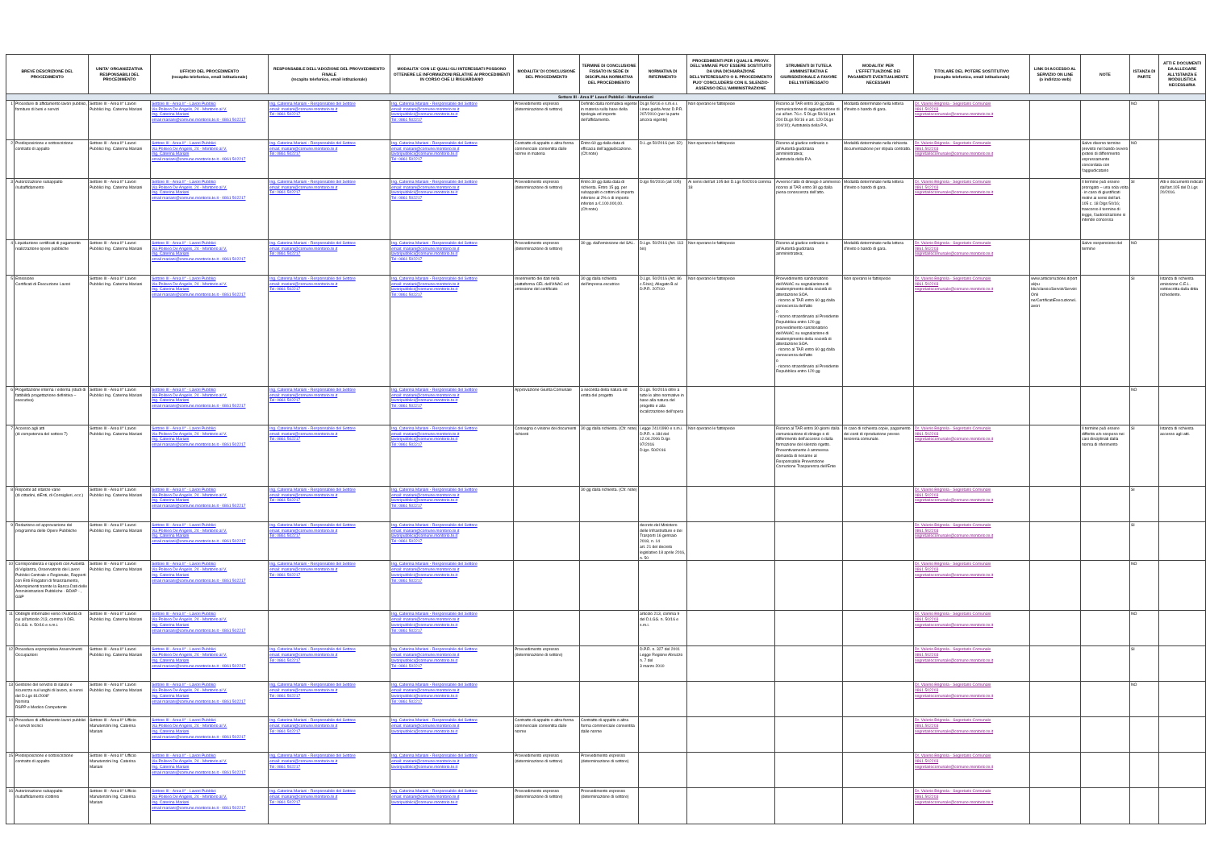| BREVE DESCRIZIONE DEL PROCEDIMENTO | | UNITA' ORGANIZZATIVA RESPONSABILI DEL PROCEDIMENTO | UFFICIO DEL PROCEDIMENTO (recapito telefonico, email istituzionale) | RESPONSABILE DELL'ADOZIONE DEL PROVVEDIMENTO FINALE (recapito telefonico, email istituzionale) | MODALITA' CON LE QUALI GLI INTERESSATI POSSONO OTTENERE LE INFORMAZIONI RELATIVE AI PROCEDIMENTI IN CORSO CHE LI RIGUARDANO | MODALITA' DI CONCLUSIONE DEL PROCEDIMENTO | TERMINE DI CONCLUSIONE FISSATO IN SEDE DI DISCIPLINA NORMATIVA DEL PROCEDIMENTO | NORMATIVA DI RIFERIMENTO | PROCEDIMENTI PER I QUALI IL PROVV. DELL'AMM.NE PUO' ESSERE SOSTITUITO DA UNA DICHIARAZIONE DELL'INTERESSATO O IL PROCEDIMENTO PUO' CONCLUDERSI CON IL SILENZIO-ASSENSO DELL'AMMINISTRAZIONE | STRUMENTI DI TUTELA AMMINISTRATIVA E GIURISDIZIONALE A FAVORE DELL'INTERESSATO | MODALITA' PER L'EFFETTUAZIONE DEI PAGAMENTI EVENTUALMENTE NECESSARI | TITOLARE DEL POTERE SOSTITUTIVO (recapito telefonico, email istituzionale) | LINK DI ACCESSO AL SERVIZIO ON LINE (o indirizzo web) | NOTE | ISTANZA DI PARTE | ATTI E DOCUMENTI DA ALLEGARE ALL'ISTANZA E MODULISTICA NECESSARIA |
| --- | --- | --- | --- | --- | --- | --- | --- | --- | --- | --- | --- | --- | --- | --- | --- | --- |
| Settore III - Area II° Lavori Pubblici - Manutenzioni | | | | | | | | | | | | | | | | |
| 1 | Procedure di affidamento lavori pubblici, forniture di beni e servizi | Settore III - Area II° Lavori Pubblici Ing. Caterina Mariani | Settore III - Area II° - Lavori Pubblici Via Poliseo De Angelis, 24 - Montorio al V. Ing. Caterina Mariani email mariani@comune.montorio.te.it - 0861 502217 | Ing. Caterina Mariani - Responsabile del Settore email: mariani@comune.montorio.te.it Tel: 0861 502217 | Ing. Caterina Mariani - Responsabile del Settore email: mariani@comune.montorio.te.it lavoripubblici@comune.montorio.te.it Tel: 0861 502217 | Provvedimento espresso (determinazione di settore) | Definito dalla normativa vigente in materia sulla base della tipologia ed importo dell'affidamento. | DLgs 50/16 e s.m.e.i. Linee guida Anac D.P.R. 207/2010 (per la parte ancora vigente) | Non operano le fattispecie | Ricorso al TAR entro 30 gg dalla comunicazione di aggiudicazione di cui all'art. 76 c. 5 DLgs 50/16 (art. 204 DLgs 50/16 e art. 120 DLgs 104/10); Autotutela della P.A. | Modalità determinate nella lettera d'invito o bando di gara. | Dr. Valerio Brignola - Segretario Comunale 0861.502203 segretariocomunale@comune.montorio.te.it | | | NO | |
| 2 | Predisposizione e sottoscrizione contratto di appalto | Settore III - Area II° Lavori Pubblici Ing. Caterina Mariani | Settore III - Area II° - Lavori Pubblici Via Poliseo De Angelis, 24 - Montorio al V. Ing. Caterina Mariani email mariani@comune.montorio.te.it - 0861 502217 | Ing. Caterina Mariani - Responsabile del Settore email: mariani@comune.montorio.te.it Tel: 0861 502217 | Ing. Caterina Mariani - Responsabile del Settore email: mariani@comune.montorio.te.it lavoripubblici@comune.montorio.te.it Tel: 0861 502217 | Contratto di appalto o altra forma commerciale consentita dalle norme in materia | Entro 60 gg dalla data di efficacia dell'aggiudicazione. (Cfr.note) | D.L.gs 50/2016 (art. 32) | Non operano le fattispecie | Ricorso al giudice ordinario o all'Autorità giudiziaria amministrativa; Autotutela della P.A. | Modalità determinate nella richiesta documentazione per stipula contratto. | Dr. Valerio Brignola - Segretario Comunale 0861.502203 segretariocomunale@comune.montorio.te.it | | Salvo diverso termine previsto nel bando ovvero ipotesi di differimento espressamente concordata con l'aggiudicatario | NO | |
| 3 | Autorizzazione subappalto /subaffidamento | Settore III - Area II° Lavori Pubblici Ing. Caterina Mariani | Settore III - Area II° - Lavori Pubblici Via Poliseo De Angelis, 24 - Montorio al V. Ing. Caterina Mariani email mariani@comune.montorio.te.it - 0861 502217 | Ing. Caterina Mariani - Responsabile del Settore email: mariani@comune.montorio.te.it Tel: 0861 502217 | Ing. Caterina Mariani - Responsabile del Settore email: mariani@comune.montorio.te.it lavoripubblici@comune.montorio.te.it Tel: 0861 502217 | Provvedimento espresso (determinazione di settore) | Entro 30 gg dalla data di richiesta. Entro 15 gg. per subappalti o cottimi di importo inferiore al 2% o di importo inferiori a €.100.000,00. (Cfr.note) | D.lgs 50/2016 (art 105) | Ai sensi dell'art 105 del D.Lgs 50/2016 comma 18 | Avverso l'atto di diniego è ammesso ricorso al TAR entro 30 gg dalla piena conoscenza dell'atto. | Modalità determinate nella lettera d'invito o bando di gara. | Dr. Valerio Brignola - Segretario Comunale 0861.502203 segretariocomunale@comune.montorio.te.it | | Il termine può essere prorogato – una sola volta - in caso di giustificati motivi ai sensi dell'art. 105 c. 18 Dlgs 50/16; trascorso il termine di legge, l'autorizzazione si intende concessa | SI | Atti e documenti indicati dall'art.105 del D.Lgs 20/2016. |
| 4 | Liquidazione certificati di pagamento realizzazione opere pubbliche | Settore III - Area II° Lavori Pubblici Ing. Caterina Mariani | Settore III - Area II° - Lavori Pubblici Via Poliseo De Angelis, 24 - Montorio al V. Ing. Caterina Mariani email mariani@comune.montorio.te.it - 0861 502217 | Ing. Caterina Mariani - Responsabile del Settore email: mariani@comune.montorio.te.it Tel: 0861 502217 | Ing. Caterina Mariani - Responsabile del Settore email: mariani@comune.montorio.te.it lavoripubblici@comune.montorio.te.it Tel: 0861 502217 | Provvedimento espresso (determinazione di settore) | 30 gg. dall'emissione del SAL. | D.Lgs. 50/2016 (Art. 113 bis) | Non operano le fattispecie | Ricorso al giudice ordinario o all'Autorità giudiziaria amministrativa; | Modalità determinate nella lettera d'invito o bando di gara. | Dr. Valerio Brignola - Segretario Comunale 0861.502203 segretariocomunale@comune.montorio.te.it | | Salvo sospensione del termine | NO | |
| 5 | Emissione Certificati di Esecuzione Lavori | Settore III - Area II° Lavori Pubblici Ing. Caterina Mariani | Settore III - Area II° - Lavori Pubblici Via Poliseo De Angelis, 24 - Montorio al V. Ing. Caterina Mariani email mariani@comune.montorio.te.it - 0861 502217 | Ing. Caterina Mariani - Responsabile del Settore email: mariani@comune.montorio.te.it Tel: 0861 502217 | Ing. Caterina Mariani - Responsabile del Settore email: mariani@comune.montorio.te.it lavoripubblici@comune.montorio.te.it Tel: 0861 502217 | Inserimento dei dati nella piattaforma CEL dell'ANAC ed emissione del certificato | 30 gg dalla richiesta dell'impresa escutrice | D.Lgs. 50/2016 (Art. 86 c.5-bis); Allegato B al D.P.R. 207/10 | Non operano le fattispecie | Provvedimento sanzionatorio dell'ANAC su segnalazione di inadempimento della società di attestazione SOA. - ricorso al TAR entro 60 gg dalla conoscenza dell'atto o - ricorso straordinario al Presidente Repubblica entro 120 gg provvedimento sanzionatorio dell'ANAC su segnalazione di inadempimento della società di attestazione SOA. - ricorso al TAR entro 60 gg dalla conoscenza dell'atto o - ricorso straordinario al Presidente Repubblica entro 120 gg | Non operano le fattispecie | Dr. Valerio Brignola - Segretario Comunale 0861.502203 segretariocomunale@comune.montorio.te.it | www.anticorruzione.it/portal/pu blic/classic/Servizi/Servizi Onli ne/CertificatiEsecuzioneL avori | | SI | Istanza di richiesta emissione C.E.L. sottoscritta dalla ditta richiedente. |
| 6 | Progettazione interna / esterna (studi di fattibilità progettazione definitiva – esecutiva) | Settore III - Area II° Lavori Pubblici Ing. Caterina Mariani | Settore III - Area II° - Lavori Pubblici Via Poliseo De Angelis, 24 - Montorio al V. Ing. Caterina Mariani email mariani@comune.montorio.te.it - 0861 502217 | Ing. Caterina Mariani - Responsabile del Settore email: mariani@comune.montorio.te.it Tel: 0861 502217 | Ing. Caterina Mariani - Responsabile del Settore email: mariani@comune.montorio.te.it lavoripubblici@comune.montorio.te.it Tel: 0861 502217 | Approvazione Giunta Comunale | a seconda della natura ed entita del progetto | D.Lgs. 50/2016 oltre a tutte le altre normative in base alla natura del progetto e alla localizzazione dell'opera | | | | | | | NO | |
| 7 | Accesso agli atti (di competenza del settore 7) | Settore III - Area II° Lavori Pubblici Ing. Caterina Mariani | Settore III - Area II° - Lavori Pubblici Via Poliseo De Angelis, 24 - Montorio al V. Ing. Caterina Mariani email mariani@comune.montorio.te.it - 0861 502217 | Ing. Caterina Mariani - Responsabile del Settore email: mariani@comune.montorio.te.it Tel: 0861 502217 | Ing. Caterina Mariani - Responsabile del Settore email: mariani@comune.montorio.te.it lavoripubblici@comune.montorio.te.it Tel: 0861 502217 | Consegna o visione dei documenti richiesti | 30 gg dalla richiesta. (Cfr. note) | Legge 241/1990 e s.m.i. D.P.R. n.184 del 12.04.2006 D.lgs 97/2016 D.lgs. 50/2016 | Non operano le fattispecie | Ricorso al TAR entro 30 giorni dalla comunicazione di diniego o di differimento dell'accesso o dalla formazione del silenzio rigetto. Preventivamente è ammessa domanda di riesame al Responsabile Prevenzione Corruzione Trasparenza dell'Ente | In caso di richiesta copie, pagamento dei costi di riproduzione presso tesoreria comunale. | Dr. Valerio Brignola - Segretario Comunale 0861.502203 segretariocomunale@comune.montorio.te.it | | Il termine può essere differito e/o sospeso nei casi disciplinati dalla norma di riferimento | SI | Istanza di richiesta accesso agli atti. |
| 8 | Risposte ad istanze varie (di cittadini, diEnti, di Consiglieri, ecc.) | Settore III - Area II° Lavori Pubblici Ing. Caterina Mariani | Settore III - Area II° - Lavori Pubblici Via Poliseo De Angelis, 24 - Montorio al V. Ing. Caterina Mariani email mariani@comune.montorio.te.it - 0861 502217 | Ing. Caterina Mariani - Responsabile del Settore email: mariani@comune.montorio.te.it Tel: 0861 502217 | Ing. Caterina Mariani - Responsabile del Settore email: mariani@comune.montorio.te.it lavoripubblici@comune.montorio.te.it Tel: 0861 502217 | | 30 gg dalla richiesta. (Cfr. note) | | | | | Dr. Valerio Brignola - Segretario Comunale 0861.502203 segretariocomunale@comune.montorio.te.it | | | SI | |
| 9 | Redazione ed approvazione del programma delle Opere Pubbliche | Settore III - Area II° Lavori Pubblici Ing. Caterina Mariani | Settore III - Area II° - Lavori Pubblici Via Poliseo De Angelis, 24 - Montorio al V. Ing. Caterina Mariani email mariani@comune.montorio.te.it - 0861 502217 | Ing. Caterina Mariani - Responsabile del Settore email: mariani@comune.montorio.te.it Tel: 0861 502217 | Ing. Caterina Mariani - Responsabile del Settore email: mariani@comune.montorio.te.it lavoripubblici@comune.montorio.te.it Tel: 0861 502217 | | | decreto del Ministero delle Infrastrutture e dei Trasporti 16 gennaio 2018, n. 14 art. 21 del decreto legislativo 18 aprile 2016, n. 50 | | | | Dr. Valerio Brignola - Segretario Comunale 0861.502203 segretariocomunale@comune.montorio.te.it | | | SI | |
| 10 | Corrispondenza e rapporti con Autorità di Vigilanza, Osservatorio dei Lavori Pubblici Centrale e Regionale, Rapporti con Enti Erogatori di finanziamento, Adempimenti tramite la Banca Dati delle Amministrazioni Pubbliche - BDAP - , GSP | Settore III - Area II° Lavori Pubblici Ing. Caterina Mariani | Settore III - Area II° - Lavori Pubblici Via Poliseo De Angelis, 24 - Montorio al V. Ing. Caterina Mariani email mariani@comune.montorio.te.it - 0861 502217 | Ing. Caterina Mariani - Responsabile del Settore email: mariani@comune.montorio.te.it Tel: 0861 502217 | Ing. Caterina Mariani - Responsabile del Settore email: mariani@comune.montorio.te.it lavoripubblici@comune.montorio.te.it Tel: 0861 502217 | | | | | | | Dr. Valerio Brignola - Segretario Comunale 0861.502203 segretariocomunale@comune.montorio.te.it | | | NO | |
| 11 | Obblighi informativi verso l'Autorità di cui all'articolo 213, comma 9 DEL D.LGS. n. 50/16 e s.m.i. | Settore III - Area II° Lavori Pubblici Ing. Caterina Mariani | Settore III - Area II° - Lavori Pubblici Via Poliseo De Angelis, 24 - Montorio al V. Ing. Caterina Mariani email mariani@comune.montorio.te.it - 0861 502217 | | Ing. Caterina Mariani - Responsabile del Settore email: mariani@comune.montorio.te.it lavoripubblici@comune.montorio.te.it Tel: 0861 502217 | | | articolo 213, comma 9 del D.LGS. n. 50/16 e s.m.i. | | | | Dr. Valerio Brignola - Segretario Comunale 0861.502203 segretariocomunale@comune.montorio.te.it | | | NO | |
| 12 | Procedura espropriativa Asservimenti Occupazioni | Settore III - Area II° Lavori Pubblici Ing. Caterina Mariani | Settore III - Area II° - Lavori Pubblici Via Poliseo De Angelis, 24 - Montorio al V. Ing. Caterina Mariani email mariani@comune.montorio.te.it - 0861 502217 | Ing. Caterina Mariani - Responsabile del Settore email: mariani@comune.montorio.te.it Tel: 0861 502217 | Ing. Caterina Mariani - Responsabile del Settore email: mariani@comune.montorio.te.it lavoripubblici@comune.montorio.te.it Tel: 0861 502217 | Provvedimento espresso (determinazione di settore) | | D.P.R. n. 327 del 2001 Legge Regione Abruzzo n. 7 del 3 marzo 2010 | | | | Dr. Valerio Brignola - Segretario Comunale 0861.502203 segretariocomunale@comune.montorio.te.it | | | SI | |
| 13 | Gestione del servizio di salute e sicurezza sui luoghi di lavoro, ai sensi del D.Lgs 81/2008" Nomina RSPP e Medico Competente | Settore III - Area II° Lavori Pubblici Ing. Caterina Mariani | Settore III - Area II° - Lavori Pubblici Via Poliseo De Angelis, 24 - Montorio al V. Ing. Caterina Mariani email mariani@comune.montorio.te.it - 0861 502217 | Ing. Caterina Mariani - Responsabile del Settore email: mariani@comune.montorio.te.it Tel: 0861 502217 | Ing. Caterina Mariani - Responsabile del Settore email: mariani@comune.montorio.te.it lavoripubblici@comune.montorio.te.it Tel: 0861 502217 | | | | | | | Dr. Valerio Brignola - Segretario Comunale 0861.502203 segretariocomunale@comune.montorio.te.it | | | NO | |
| 14 | Procedure di affidamento lavori pubblici e servizi tecnici | Settore III - Area II° Ufficio Manutenzini Ing. Caterina Mariani | Settore III - Area II° - Lavori Pubblici Via Poliseo De Angelis, 24 - Montorio al V. Ing. Caterina Mariani email mariani@comune.montorio.te.it - 0861 502217 | Ing. Caterina Mariani - Responsabile del Settore email: mariani@comune.montorio.te.it Tel: 0861 502217 | Ing. Caterina Mariani - Responsabile del Settore email: mariani@comune.montorio.te.it lavoripubblici@comune.montorio.te.it | Contratto di appalto o altra forma commerciale consentita dalle norme | Contratto di appalto o altra forma commerciale consentita dalle norme | | | | | Dr. Valerio Brignola - Segretario Comunale 0861.502203 segretariocomunale@comune.montorio.te.it | | | | |
| 15 | Predisposizione e sottoscrizione contratto di appalto | Settore III - Area II° Ufficio Manutenzini Ing. Caterina Mariani | Settore III - Area II° - Lavori Pubblici Via Poliseo De Angelis, 24 - Montorio al V. Ing. Caterina Mariani email mariani@comune.montorio.te.it - 0861 502217 | Ing. Caterina Mariani - Responsabile del Settore email: mariani@comune.montorio.te.it Tel: 0861 502217 | Ing. Caterina Mariani - Responsabile del Settore email: mariani@comune.montorio.te.it lavoripubblici@comune.montorio.te.it | Provvedimento espresso (determinazione di settore) | Provvedimento espresso (determinazione di settore) | | | | | Dr. Valerio Brignola - Segretario Comunale 0861.502203 segretariocomunale@comune.montorio.te.it | | | | |
| 16 | Autorizzazione subappalto /subaffidamento /cottimo | Settore III - Area II° Ufficio Manutenzini Ing. Caterina Mariani | Settore III - Area II° - Lavori Pubblici Via Poliseo De Angelis, 24 - Montorio al V. Ing. Caterina Mariani email mariani@comune.montorio.te.it - 0861 502217 | Ing. Caterina Mariani - Responsabile del Settore email: mariani@comune.montorio.te.it Tel: 0861 502217 | Ing. Caterina Mariani - Responsabile del Settore email: mariani@comune.montorio.te.it lavoripubblici@comune.montorio.te.it | Provvedimento espresso (determinazione di settore) | Provvedimento espresso (determinazione di settore) | | | | | Dr. Valerio Brignola - Segretario Comunale 0861.502203 segretariocomunale@comune.montorio.te.it | | | | |